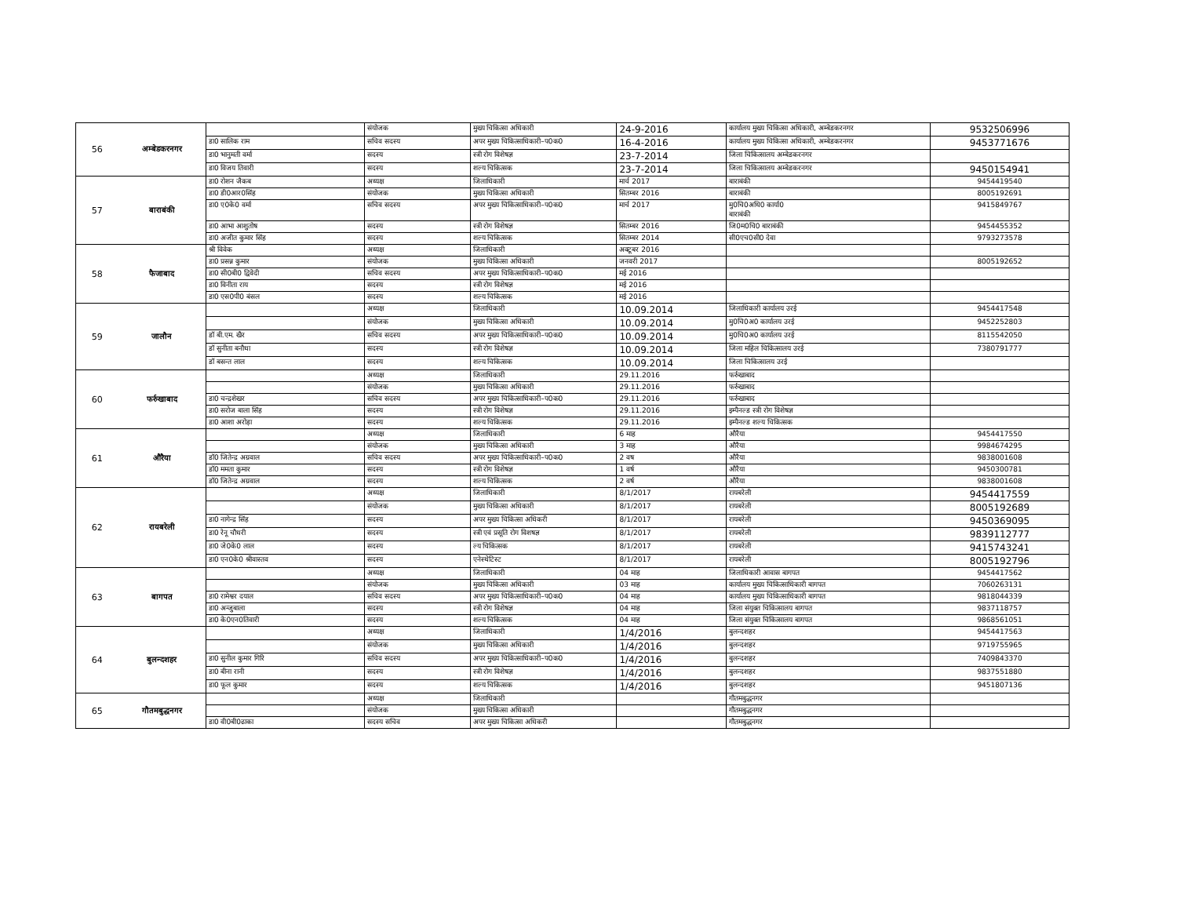| 56 | अम्बेडकरनगर | | संयोजक | मुख्य चिकित्सा अधिकारी | 24-9-2016 | कार्यालय मुख्य चिकित्सा अधिकारी, अम्बेडकरनगर | 9532506996 |
| | | डा0 सालिक राम | सचिव सदस्य | अपर मुख्य चिकित्साधिकारी–प0क0 | 16-4-2016 | कार्यालय मुख्य चिकित्सा अधिकारी, अम्बेडकरनगर | 9453771676 |
| | | डा0 भानुमती वर्मा | सदस्य | स्त्री रोग विशेषज्ञ | 23-7-2014 | जिला चिकित्सालय अम्बेडकरनगर | |
| | | डा0 विजय तिवारी | सदस्य | शल्य चिकित्सक | 23-7-2014 | जिला चिकित्सालय अम्बेडकरनगर | 9450154941 |
| 57 | बाराबंकी | डा0 रोशन जैकब | अध्यक्ष | जिलाधिकारी | मार्च 2017 | बाराबंकी | 9454419540 |
| | | डा0 डी0आर0सिंह | संयोजक | मुख्य चिकित्सा अधिकारी | सितम्बर 2016 | बाराबंकी | 8005192691 |
| | | डा0 ए0के0 वर्मा | सचिव सदस्य | अपर मुख्य चिकित्साधिकारी–प0क0 | मार्च 2017 | मु0चि0अधि0 कार्या0 बाराबंकी | 9415849767 |
| | | डा0 आभा आशुतोष | सदस्य | स्त्री रोग विशेषज्ञ | सितम्बर 2016 | जि0म0चि0 बाराबंकी | 9454455352 |
| | | डा0 अजीत कुमार सिंह | सदस्य | शल्य चिकित्सक | सितम्बर 2014 | सी0एच0सी0 देवा | 9793273578 |
| 58 | फैजाबाद | श्री विवेक | अध्यक्ष | जिलाधिकारी | अक्टूबर 2016 | | |
| | | डा0 प्रसन्न कुमार | संयोजक | मुख्य चिकित्सा अधिकारी | जनवरी 2017 | | 8005192652 |
| | | डा0 सी0बी0 द्विवेदी | सचिव सदस्य | अपर मुख्य चिकित्साधिकारी–प0क0 | मई 2016 | | |
| | | डा0 विनीता राय | सदस्य | स्त्री रोग विशेषज्ञ | मई 2016 | | |
| | | डा0 एस0पी0 बंसल | सदस्य | शल्य चिकित्सक | मई 2016 | | |
| 59 | जालौन | | अध्यक्ष | जिलाधिकारी | 10.09.2014 | जिलाधिकारी कार्यालय उरई | 9454417548 |
| | | | संयोजक | मुख्य चिकित्सा अधिकारी | 10.09.2014 | मु0चि0अ0 कार्यालय उरई | 9452252803 |
| | | डॉ बी.एम. खैर | सचिव सदस्य | अपर मुख्य चिकित्साधिकारी–प0क0 | 10.09.2014 | मु0चि0अ0 कार्यालय उरई | 8115542050 |
| | | डॉ सुनीता बनौधा | सदस्य | स्त्री रोग विशेषज्ञ | 10.09.2014 | जिला महिल चिकित्सालय उरई | 7380791777 |
| | | डॉ बसन्त लाल | सदस्य | शल्य चिकित्सक | 10.09.2014 | जिला चिकित्सालय उरई | |
| 60 | फर्रुखाबाद | | अध्यक्ष | जिलाधिकारी | 29.11.2016 | फर्रुखाबाद | |
| | | | संयोजक | मुख्य चिकित्सा अधिकारी | 29.11.2016 | फर्रुखाबाद | |
| | | डा0 चन्द्रशेखर | सचिव सदस्य | अपर मुख्य चिकित्साधिकारी–प0क0 | 29.11.2016 | फर्रुखाबाद | |
| | | डा0 सरोज बाला सिंह | सदस्य | स्त्री रोग विशेषज्ञ | 29.11.2016 | इम्पैनल्ड स्त्री रोग विशेषज्ञ | |
| | | डा0 आशा अरोड़ा | सदस्य | शल्य चिकित्सक | 29.11.2016 | इम्पैनल्ड शल्य चिकित्सक | |
| 61 | औरैया | | अध्यक्ष | जिलाधिकारी | 6 माह | औरैया | 9454417550 |
| | | | संयोजक | मुख्य चिकित्सा अधिकारी | 3 माह | औरैया | 9984674295 |
| | | डॉ0 जितेन्द्र अग्रवाल | सचिव सदस्य | अपर मुख्य चिकित्साधिकारी–प0क0 | 2 वष | औरैया | 9838001608 |
| | | डॉ0 ममता कुमार | सदस्य | स्त्री रोग विशेषज्ञ | 1 वर्ष | औरैया | 9450300781 |
| | | डॉ0 जितेन्द्र अग्रवाल | सदस्य | शल्य चिकित्सक | 2 वर्ष | औरैया | 9838001608 |
| 62 | रायबरेली | | अध्यक्ष | जिलाधिकारी | 8/1/2017 | रायबरेली | 9454417559 |
| | | | संयोजक | मुख्य चिकित्सा अधिकारी | 8/1/2017 | रायबरेली | 8005192689 |
| | | डा0 नागेन्द्र सिंह | सदस्य | अपर मुख्य चिकित्सा अधिकरी | 8/1/2017 | रायबरेली | 9450369095 |
| | | डा0 रेनू चौधरी | सदस्य | स्त्री एवं प्रसूति रोग विशषज्ञ | 8/1/2017 | रायबरेली | 9839112777 |
| | | डा0 जे0के0 लाल | सदस्य | ल्य चिकित्सक | 8/1/2017 | रायबरेली | 9415743241 |
| | | डा0 एन0के0 श्रीवास्तव | सदस्य | एनेस्थेटिस्ट | 8/1/2017 | रायबरेली | 8005192796 |
| 63 | बागपत | | अध्यक्ष | जिलाधिकारी | 04 माह | जिलाधिकारी आवास बागपत | 9454417562 |
| | | | संयोजक | मुख्य चिकित्सा अधिकारी | 03 माह | कार्यालय मुख्य चिकित्साधिकारी बागपत | 7060263131 |
| | | डा0 रामेश्वर दयाल | सचिव सदस्य | अपर मुख्य चिकित्साधिकारी–प0क0 | 04 माह | कार्यालय मुख्य चिकित्साधिकारी बागपत | 9818044339 |
| | | डा0 अन्जुबाला | सदस्य | स्त्री रोग विशेषज्ञ | 04 माह | जिला संयुक्त चिकित्सालय बागपत | 9837118757 |
| | | डा0 के0एन0तिवारी | सदस्य | शल्य चिकित्सक | 04 माह | जिला संयुक्त चिकित्सालय बागपत | 9868561051 |
| 64 | बुलन्दशहर | | अध्यक्ष | जिलाधिकारी | 1/4/2016 | बुलन्दशहर | 9454417563 |
| | | | संयोजक | मुख्य चिकित्सा अधिकारी | 1/4/2016 | बुलन्दशहर | 9719755965 |
| | | डा0 सुनील कुमार गिरि | सचिव सदस्य | अपर मुख्य चिकित्साधिकारी–प0क0 | 1/4/2016 | बुलन्दशहर | 7409843370 |
| | | डा0 बीना रानी | सदस्य | स्त्री रोग विशेषज्ञ | 1/4/2016 | बुलन्दशहर | 9837551880 |
| | | डा0 फूल कुमार | सदस्य | शल्य चिकित्सक | 1/4/2016 | बुलन्दशहर | 9451807136 |
| 65 | गौतमबुद्धनगर | | अध्यक्ष | जिलाधिकारी | | गौतमबुद्धनगर | |
| | | | संयोजक | मुख्य चिकित्सा अधिकारी | | गौतमबुद्धनगर | |
| | | डा0 वी0बी0ढाका | सदस्य सचिव | अपर मुख्य चिकित्सा अधिकरी | | गौतमबुद्धनगर | |